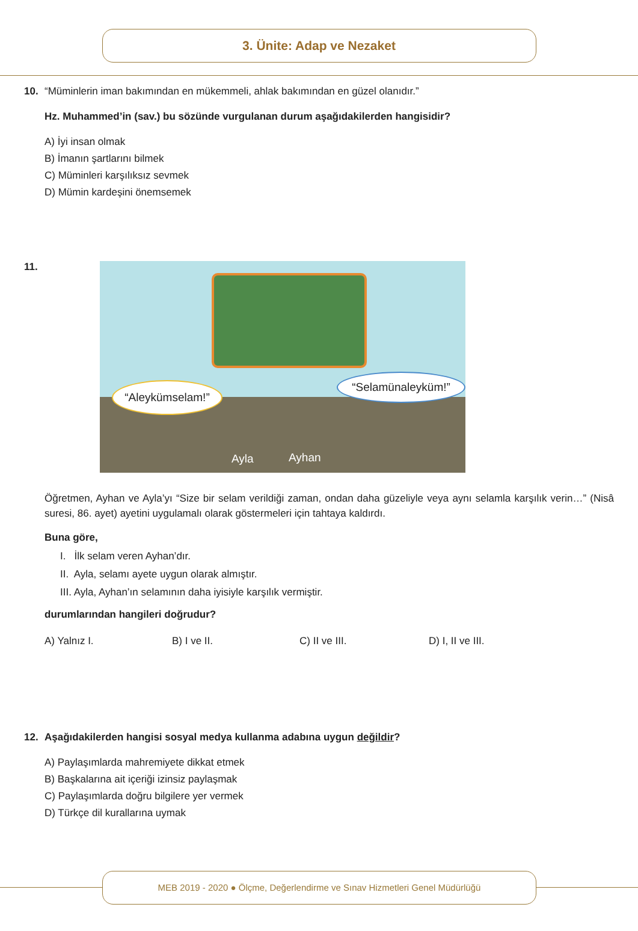3. Ünite: Adap ve Nezaket
10. “Müminlerin iman bakımından en mükemmeli, ahlak bakımından en güzel olanıdır.”
Hz. Muhammed’in (sav.) bu sözünde vurgulanan durum aşağıdakilerden hangisidir?
A) İyi insan olmak
B) İmanın şartlarını bilmek
C) Müminleri karşılıksız sevmek
D) Mümin kardeşini önemsemek
11.
“Aleykümselam!”
“Selamünaleyküm!”
Ayla Ayhan
Öğretmen, Ayhan ve Ayla’yı “Size bir selam verildiği zaman, ondan daha güzeliyle veya aynı selamla karşılık verin…” (Nisâ suresi, 86. ayet) ayetini uygulamalı olarak göstermeleri için tahtaya kaldırdı.
Buna göre,
I. İlk selam veren Ayhan’dır.
II. Ayla, selamı ayete uygun olarak almıştır.
III. Ayla, Ayhan’ın selamının daha iyisiyle karşılık vermiştir.
durumlarından hangileri doğrudur?
A) Yalnız I. B) I ve II. C) II ve III. D) I, II ve III.
12. Aşağıdakilerden hangisi sosyal medya kullanma adabına uygun değildir?
A) Paylaşımlarda mahremiyete dikkat etmek
B) Başkalarına ait içeriği izinsiz paylaşmak
C) Paylaşımlarda doğru bilgilere yer vermek
D) Türkçe dil kurallarına uymak
MEB 2019 - 2020 ● Ölçme, Değerlendirme ve Sınav Hizmetleri Genel Müdürlüğü